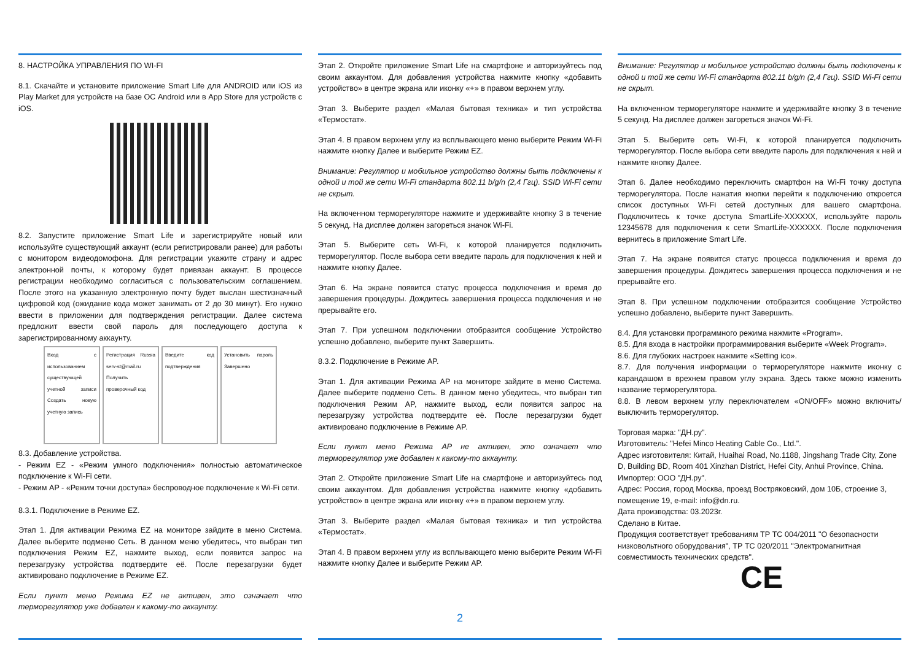8. НАСТРОЙКА УПРАВЛЕНИЯ ПО WI-FI
8.1. Скачайте и установите приложение Smart Life для ANDROID или iOS из Play Market для устройств на базе ОС Android или в App Store для устройств с iOS.
8.2. Запустите приложение Smart Life и зарегистрируйте новый или используйте существующий аккаунт (если регистрировали ранее) для работы с монитором видеодомофона. Для регистрации укажите страну и адрес электронной почты, к которому будет привязан аккаунт. В процессе регистрации необходимо согласиться с пользовательским соглашением. После этого на указанную электронную почту будет выслан шестизначный цифровой код (ожидание кода может занимать от 2 до 30 минут). Его нужно ввести в приложении для подтверждения регистрации. Далее система предложит ввести свой пароль для последующего доступа к зарегистрированному аккаунту.
Вход с использованием существующей учетной записи Создать новую учетную запись
Регистрация Russia serv-st@mail.ru Получить проверочный код
Введите код подтверждения
Установить пароль Завершено
8.3. Добавление устройства.
- Режим EZ - «Режим умного подключения» полностью автоматическое подключение к Wi-Fi сети.
- Режим AP - «Режим точки доступа» беспроводное подключение к Wi-Fi сети.
8.3.1. Подключение в Режиме EZ.
Этап 1. Для активации Режима EZ на мониторе зайдите в меню Система. Далее выберите подменю Сеть. В данном меню убедитесь, что выбран тип подключения Режим EZ, нажмите выход, если появится запрос на перезагрузку устройства подтвердите её. После перезагрузки будет активировано подключение в Режиме EZ.
Если пункт меню Режима EZ не активен, это означает что терморегулятор уже добавлен к какому-то аккаунту.
Этап 2. Откройте приложение Smart Life на смартфоне и авторизуйтесь под своим аккаунтом. Для добавления устройства нажмите кнопку «добавить устройство» в центре экрана или иконку «+» в правом верхнем углу.
Этап 3. Выберите раздел «Малая бытовая техника» и тип устройства «Термостат».
Этап 4. В правом верхнем углу из всплывающего меню выберите Режим Wi-Fi нажмите кнопку Далее и выберите Режим EZ.
Внимание: Регулятор и мобильное устройство должны быть подключены к одной и той же сети Wi-Fi стандарта 802.11 b/g/n (2,4 Ггц). SSID Wi-Fi сети не скрыт.
На включенном терморегуляторе нажмите и удерживайте кнопку 3 в течение 5 секунд. На дисплее должен загореться значок Wi-Fi.
Этап 5. Выберите сеть Wi-Fi, к которой планируется подключить терморегулятор. После выбора сети введите пароль для подключения к ней и нажмите кнопку Далее.
Этап 6. На экране появится статус процесса подключения и время до завершения процедуры. Дождитесь завершения процесса подключения и не прерывайте его.
Этап 7. При успешном подключении отобразится сообщение Устройство успешно добавлено, выберите пункт Завершить.
8.3.2. Подключение в Режиме AP.
Этап 1. Для активации Режима AP на мониторе зайдите в меню Система. Далее выберите подменю Сеть. В данном меню убедитесь, что выбран тип подключения Режим AP, нажмите выход, если появится запрос на перезагрузку устройства подтвердите её. После перезагрузки будет активировано подключение в Режиме AP.
Если пункт меню Режима AP не активен, это означает что терморегулятор уже добавлен к какому-то аккаунту.
Этап 2. Откройте приложение Smart Life на смартфоне и авторизуйтесь под своим аккаунтом. Для добавления устройства нажмите кнопку «добавить устройство» в центре экрана или иконку «+» в правом верхнем углу.
Этап 3. Выберите раздел «Малая бытовая техника» и тип устройства «Термостат».
Этап 4. В правом верхнем углу из всплывающего меню выберите Режим Wi-Fi нажмите кнопку Далее и выберите Режим AP.
2
Внимание: Регулятор и мобильное устройство должны быть подключены к одной и той же сети Wi-Fi стандарта 802.11 b/g/n (2,4 Ггц). SSID Wi-Fi сети не скрыт.
На включенном терморегуляторе нажмите и удерживайте кнопку 3 в течение 5 секунд. На дисплее должен загореться значок Wi-Fi.
Этап 5. Выберите сеть Wi-Fi, к которой планируется подключить терморегулятор. После выбора сети введите пароль для подключения к ней и нажмите кнопку Далее.
Этап 6. Далее необходимо переключить смартфон на Wi-Fi точку доступа терморегулятора. После нажатия кнопки перейти к подключению откроется список доступных Wi-Fi сетей доступных для вашего смартфона. Подключитесь к точке доступа SmartLife-XXXXXX, используйте пароль 12345678 для подключения к сети SmartLife-XXXXXX. После подключения вернитесь в приложение Smart Life.
Этап 7. На экране появится статус процесса подключения и время до завершения процедуры. Дождитесь завершения процесса подключения и не прерывайте его.
Этап 8. При успешном подключении отобразится сообщение Устройство успешно добавлено, выберите пункт Завершить.
8.4. Для установки программного режима нажмите «Program».
8.5. Для входа в настройки программирования выберите «Week Program».
8.6. Для глубоких настроек нажмите «Setting ico».
8.7. Для получения информации о терморегуляторе нажмите иконку с карандашом в врехнем правом углу экрана. Здесь также можно изменить название терморегулятора.
8.8. В левом верхнем углу переключателем «ON/OFF» можно включить/выключить терморегулятор.
Торговая марка: "ДН.ру".
Изготовитель: "Hefei Minco Heating Cable Co., Ltd.".
Адрес изготовителя: Китай, Huaihai Road, No.1188, Jingshang Trade City, Zone D, Building BD, Room 401 Xinzhan District, Hefei City, Anhui Province, China.
Импортер: ООО "ДН.ру".
Адрес: Россия, город Москва, проезд Востряковский, дом 10Б, строение 3, помещение 19, e-mail: info@dn.ru.
Дата производства: 03.2023г.
Сделано в Китае.
Продукция соответствует требованиям ТР ТС 004/2011 "О безопасности низковольтного оборудования", ТР ТС 020/2011 "Электромагнитная совместимость технических средств".
CE